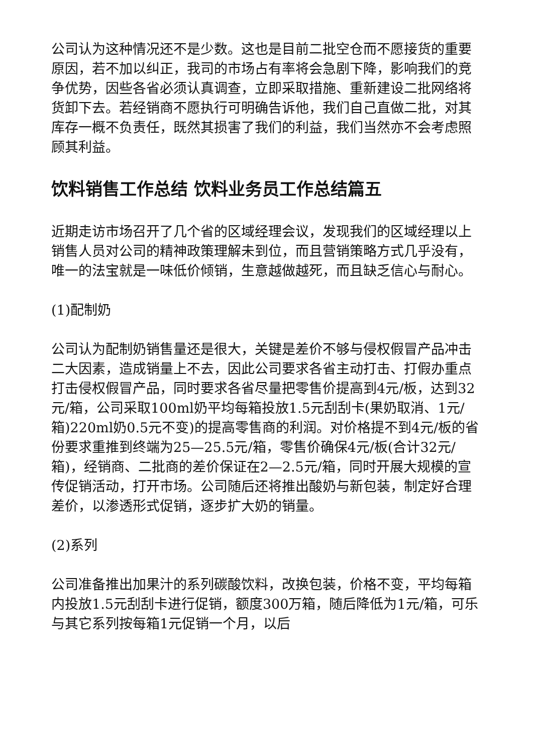公司认为这种情况还不是少数。这也是目前二批空仓而不愿接货的重要原因，若不加以纠正，我司的市场占有率将会急剧下降，影响我们的竞争优势，因些各省必须认真调查，立即采取措施、重新建设二批网络将货卸下去。若经销商不愿执行可明确告诉他，我们自己直做二批，对其库存一概不负责任，既然其损害了我们的利益，我们当然亦不会考虑照顾其利益。
饮料销售工作总结 饮料业务员工作总结篇五
近期走访市场召开了几个省的区域经理会议，发现我们的区域经理以上销售人员对公司的精神政策理解未到位，而且营销策略方式几乎没有，唯一的法宝就是一味低价倾销，生意越做越死，而且缺乏信心与耐心。
(1)配制奶
公司认为配制奶销售量还是很大，关键是差价不够与侵权假冒产品冲击二大因素，造成销量上不去，因此公司要求各省主动打击、打假办重点打击侵权假冒产品，同时要求各省尽量把零售价提高到4元/板，达到32元/箱，公司采取100ml奶平均每箱投放1.5元刮刮卡(果奶取消、1元/箱)220ml奶0.5元不变)的提高零售商的利润。对价格提不到4元/板的省份要求重推到终端为25—25.5元/箱，零售价确保4元/板(合计32元/箱)，经销商、二批商的差价保证在2—2.5元/箱，同时开展大规模的宣传促销活动，打开市场。公司随后还将推出酸奶与新包装，制定好合理差价，以渗透形式促销，逐步扩大奶的销量。
(2)系列
公司准备推出加果汁的系列碳酸饮料，改换包装，价格不变，平均每箱内投放1.5元刮刮卡进行促销，额度300万箱，随后降低为1元/箱，可乐与其它系列按每箱1元促销一个月，以后